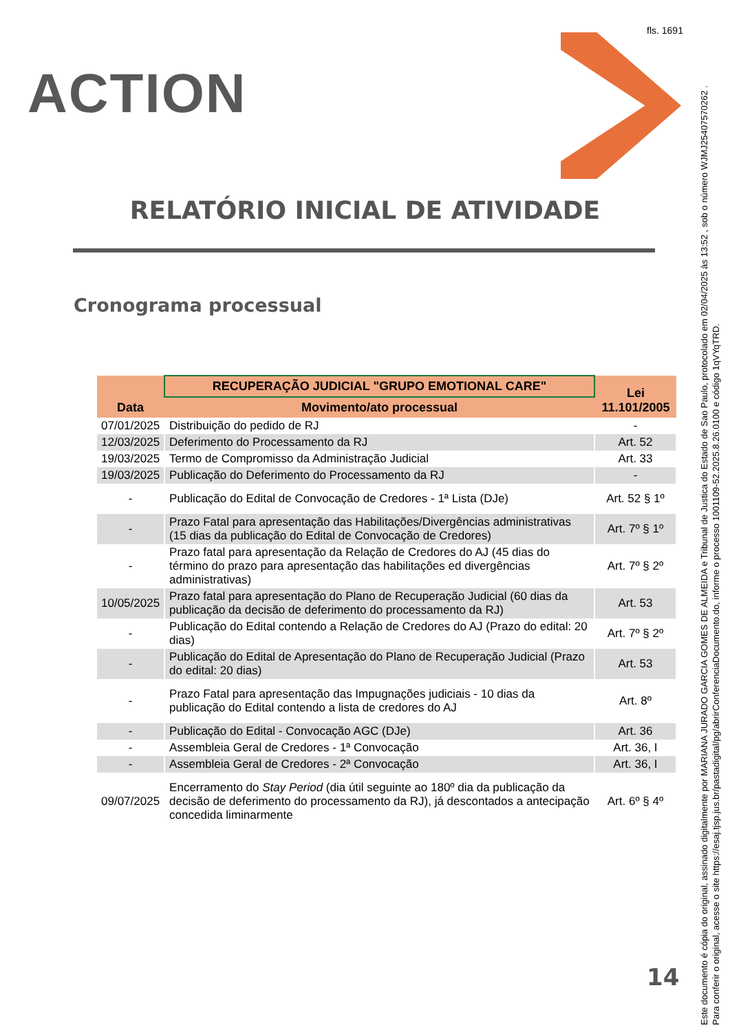fls. 1691
ACTION
RELATÓRIO INICIAL DE ATIVIDADE
Cronograma processual
| Data | RECUPERAÇÃO JUDICIAL "GRUPO EMOTIONAL CARE" | Lei 11.101/2005 |
| --- | --- | --- |
| | Movimento/ato processual | |
| 07/01/2025 | Distribuição do pedido de RJ | - |
| 12/03/2025 | Deferimento do Processamento da RJ | Art. 52 |
| 19/03/2025 | Termo de Compromisso da Administração Judicial | Art. 33 |
| 19/03/2025 | Publicação do Deferimento do Processamento da RJ | - |
| - | Publicação do Edital de Convocação de Credores - 1ª Lista (DJe) | Art. 52 § 1º |
| - | Prazo Fatal para apresentação das Habilitações/Divergências administrativas (15 dias da publicação do Edital de Convocação de Credores) | Art. 7º § 1º |
| - | Prazo fatal para apresentação da Relação de Credores do AJ (45 dias do término do prazo para apresentação das habilitações ed divergências administrativas) | Art. 7º § 2º |
| 10/05/2025 | Prazo fatal para apresentação do Plano de Recuperação Judicial (60 dias da publicação da decisão de deferimento do processamento da RJ) | Art. 53 |
| - | Publicação do Edital contendo a Relação de Credores do AJ (Prazo do edital: 20 dias) | Art. 7º § 2º |
| - | Publicação do Edital de Apresentação do Plano de Recuperação Judicial (Prazo do edital: 20 dias) | Art. 53 |
| - | Prazo Fatal para apresentação das Impugnações judiciais - 10 dias da publicação do Edital contendo a lista de credores do AJ | Art. 8º |
| - | Publicação do Edital - Convocação AGC (DJe) | Art. 36 |
| - | Assembleia Geral de Credores - 1ª Convocação | Art. 36, I |
| - | Assembleia Geral de Credores - 2ª Convocação | Art. 36, I |
| 09/07/2025 | Encerramento do Stay Period (dia útil seguinte ao 180º dia da publicação da decisão de deferimento do processamento da RJ), já descontados a antecipação concedida liminarmente | Art. 6º § 4º |
14
Este documento é cópia do original, assinado digitalmente por MARIANA JURADO GARCIA GOMES DE ALMEIDA e Tribunal de Justica do Estado de Sao Paulo, protocolado em 02/04/2025 às 13:52 , sob o número WJMJ25407570262 .
Para conferir o original, acesse o site https://esaj.tjsp.jus.br/pastadigital/pg/abrirConferenciaDocumento.do, informe o processo 1001109-52.2025.8.26.0100 e código 1qVYqTRD.